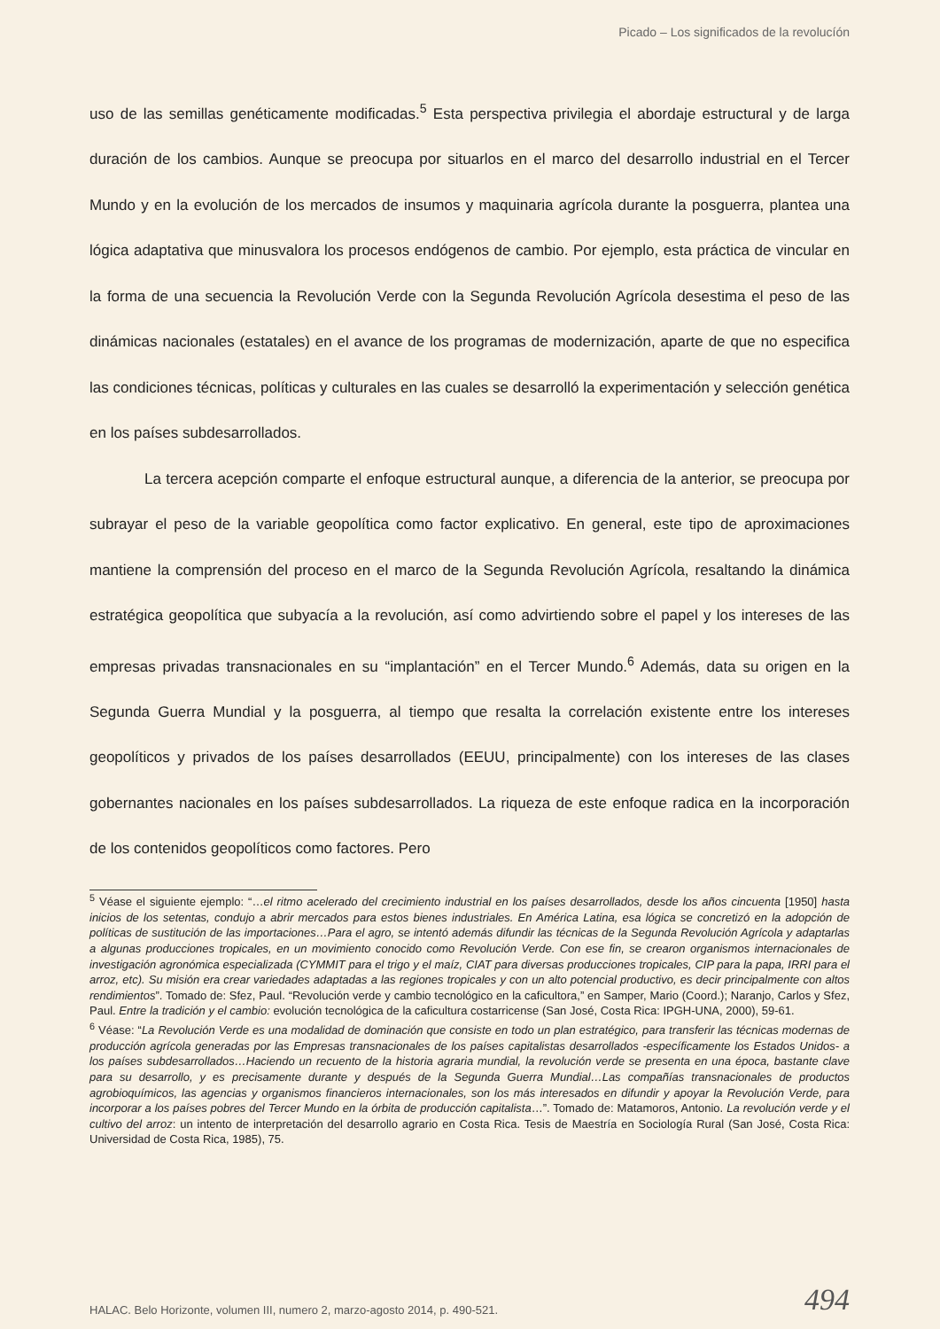Picado – Los significados de la revolucíón
uso de las semillas genéticamente modificadas.<sup>5</sup> Esta perspectiva privilegia el abordaje estructural y de larga duración de los cambios. Aunque se preocupa por situarlos en el marco del desarrollo industrial en el Tercer Mundo y en la evolución de los mercados de insumos y maquinaria agrícola durante la posguerra, plantea una lógica adaptativa que minusvalora los procesos endógenos de cambio. Por ejemplo, esta práctica de vincular en la forma de una secuencia la Revolución Verde con la Segunda Revolución Agrícola desestima el peso de las dinámicas nacionales (estatales) en el avance de los programas de modernización, aparte de que no especifica las condiciones técnicas, políticas y culturales en las cuales se desarrolló la experimentación y selección genética en los países subdesarrollados.
La tercera acepción comparte el enfoque estructural aunque, a diferencia de la anterior, se preocupa por subrayar el peso de la variable geopolítica como factor explicativo. En general, este tipo de aproximaciones mantiene la comprensión del proceso en el marco de la Segunda Revolución Agrícola, resaltando la dinámica estratégica geopolítica que subyacía a la revolución, así como advirtiendo sobre el papel y los intereses de las empresas privadas transnacionales en su “implantación” en el Tercer Mundo.<sup>6</sup> Además, data su origen en la Segunda Guerra Mundial y la posguerra, al tiempo que resalta la correlación existente entre los intereses geopolíticos y privados de los países desarrollados (EEUU, principalmente) con los intereses de las clases gobernantes nacionales en los países subdesarrollados. La riqueza de este enfoque radica en la incorporación de los contenidos geopolíticos como factores. Pero
<sup>5</sup> Véase el siguiente ejemplo: “…el ritmo acelerado del crecimiento industrial en los países desarrollados, desde los años cincuenta [1950] hasta inicios de los setentas, condujo a abrir mercados para estos bienes industriales. En América Latina, esa lógica se concretizó en la adopción de políticas de sustitución de las importaciones…Para el agro, se intentó además difundir las técnicas de la Segunda Revolución Agrícola y adaptarlas a algunas producciones tropicales, en un movimiento conocido como Revolución Verde. Con ese fin, se crearon organismos internacionales de investigación agronómica especializada (CYMMIT para el trigo y el maíz, CIAT para diversas producciones tropicales, CIP para la papa, IRRI para el arroz, etc). Su misión era crear variedades adaptadas a las regiones tropicales y con un alto potencial productivo, es decir principalmente con altos rendimientos”. Tomado de: Sfez, Paul. “Revolución verde y cambio tecnológico en la caficultora,” en Samper, Mario (Coord.); Naranjo, Carlos y Sfez, Paul. Entre la tradición y el cambio: evolución tecnológica de la caficultura costarricense (San José, Costa Rica: IPGH-UNA, 2000), 59-61.
<sup>6</sup> Véase: “La Revolución Verde es una modalidad de dominación que consiste en todo un plan estratégico, para transferir las técnicas modernas de producción agrícola generadas por las Empresas transnacionales de los países capitalistas desarrollados -específicamente los Estados Unidos- a los países subdesarrollados…Haciendo un recuento de la historia agraria mundial, la revolución verde se presenta en una época, bastante clave para su desarrollo, y es precisamente durante y después de la Segunda Guerra Mundial…Las compañías transnacionales de productos agrobioquímicos, las agencias y organismos financieros internacionales, son los más interesados en difundir y apoyar la Revolución Verde, para incorporar a los países pobres del Tercer Mundo en la órbita de producción capitalista…”. Tomado de: Matamoros, Antonio. La revolución verde y el cultivo del arroz: un intento de interpretación del desarrollo agrario en Costa Rica. Tesis de Maestría en Sociología Rural (San José, Costa Rica: Universidad de Costa Rica, 1985), 75.
HALAC. Belo Horizonte, volumen III, numero 2, marzo-agosto 2014, p. 490-521.
494